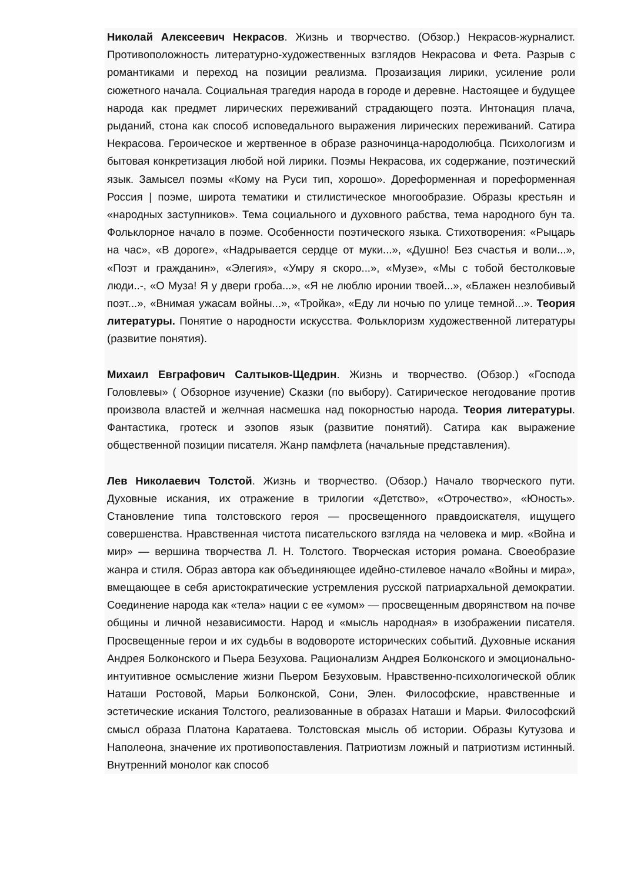Николай Алексеевич Некрасов. Жизнь и творчество. (Обзор.) Некрасов-журналист. Противоположность литературно-художественных взглядов Некрасова и Фета. Разрыв с романтиками и переход на позиции реализма. Прозаизация лирики, усиление роли сюжетного начала. Социальная трагедия народа в городе и деревне. Настоящее и будущее народа как предмет лирических переживаний страдающего поэта. Интонация плача, рыданий, стона как способ исповедального выражения лирических переживаний. Сатира Некрасова. Героическое и жертвенное в образе разночинца-народолюбца. Психологизм и бытовая конкретизация любой ной лирики. Поэмы Некрасова, их содержание, поэтический язык. Замысел поэмы «Кому на Руси тип, хорошо». Дореформенная и пореформенная Россия | поэме, широта тематики и стилистическое многообразие. Образы крестьян и «народных заступников». Тема социального и духовного рабства, тема народного бун та. Фольклорное начало в поэме. Особенности поэтического языка. Стихотворения: «Рыцарь на час», «В дороге», «Надрывается сердце от муки...», «Душно! Без счастья и воли...», «Поэт и гражданин», «Элегия», «Умру я скоро...», «Музе», «Мы с тобой бестолковые люди..-, «О Муза! Я у двери гроба...», «Я не люблю иронии твоей...», «Блажен незлобивый поэт...», «Внимая ужасам войны...», «Тройка», «Еду ли ночью по улице темной...». Теория литературы. Понятие о народности искусства. Фольклоризм художественной литературы (развитие понятия).
Михаил Евграфович Салтыков-Щедрин. Жизнь и творчество. (Обзор.) «Господа Головлевы» ( Обзорное изучение) Сказки (по выбору). Сатирическое негодование против произвола властей и желчная насмешка над покорностью народа. Теория литературы. Фантастика, гротеск и эзопов язык (развитие понятий). Сатира как выражение общественной позиции писателя. Жанр памфлета (начальные представления).
Лев Николаевич Толстой. Жизнь и творчество. (Обзор.) Начало творческого пути. Духовные искания, их отражение в трилогии «Детство», «Отрочество», «Юность». Становление типа толстовского героя — просвещенного правдоискателя, ищущего совершенства. Нравственная чистота писательского взгляда на человека и мир. «Война и мир» — вершина творчества Л. Н. Толстого. Творческая история романа. Своеобразие жанра и стиля. Образ автора как объединяющее идейно-стилевое начало «Войны и мира», вмещающее в себя аристократические устремления русской патриархальной демократии. Соединение народа как «тела» нации с ее «умом» — просвещенным дворянством на почве общины и личной независимости. Народ и «мысль народная» в изображении писателя. Просвещенные герои и их судьбы в водовороте исторических событий. Духовные искания Андрея Болконского и Пьера Безухова. Рационализм Андрея Болконского и эмоционально-интуитивное осмысление жизни Пьером Безуховым. Нравственно-психологической облик Наташи Ростовой, Марьи Болконской, Сони, Элен. Философские, нравственные и эстетические искания Толстого, реализованные в образах Наташи и Марьи. Философский смысл образа Платона Каратаева. Толстовская мысль об истории. Образы Кутузова и Наполеона, значение их противопоставления. Патриотизм ложный и патриотизм истинный. Внутренний монолог как способ